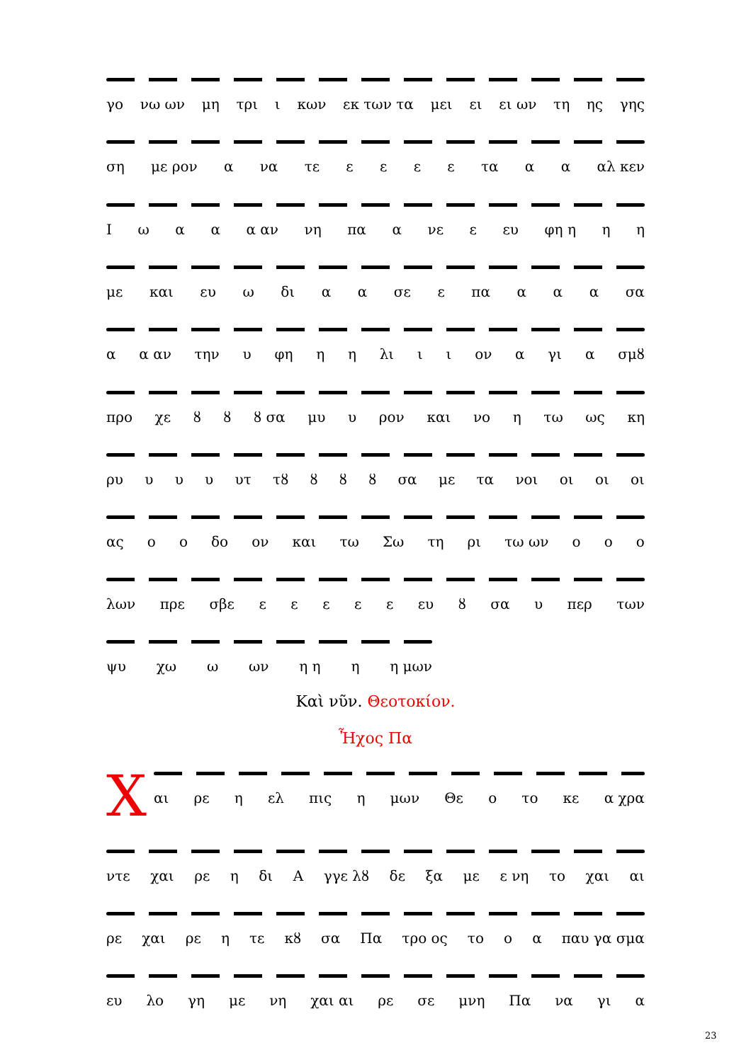γο νω ων μη τρι ι κων εκ των τα μει ει ει ων τη ης γης
ση με ρον α να τε εεεε τα αα αλ κεν
Ιωαα α αν νη πα α νε ε ευ φη η η η
με και ευ ω δι αα σε ε πα ααα σα
α α αν την υ φη ηη λι ιι ον α γι α σμȣ
προ χε ȣȣ ȣ σα μυ υ ρον και νο η τω ως κη
ρυ υυυ υτ τȣ ȣȣȣ σα με τα νοι οι οι οι
ας οο δο ον και τω Σω τη ρι τω ων οοο
λων πρε σβε εεεεε ευ ȣ σα υ περ των
ψυ χω ω ων η η η η μων
Καὶ νῦν. Θεοτοκίον.
Ἦχος Πα
Χ
αι ρε η ελ πις η μων Θε ο το κε α χρα
ντε χαι ρε η δι Α γγε λȣ δε ξα με ε νη το χαι αι
ρε χαι ρε η τε κȣ σα Πα τρο ος το οα παυ γα σμα
ευ λο γη με νη χαι αι ρε σε μνη Πα να γι α
23